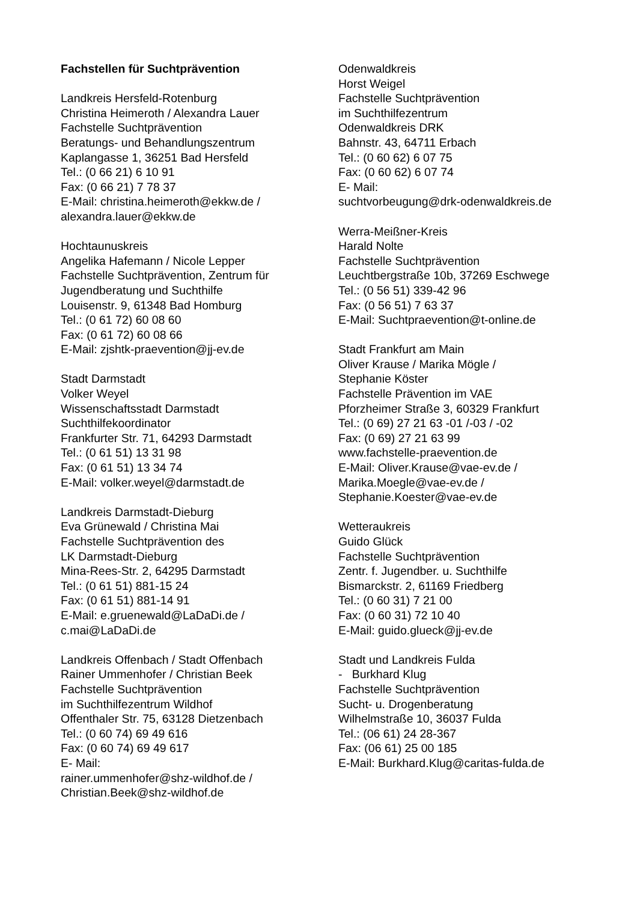Fachstellen für Suchtprävention
Landkreis Hersfeld-Rotenburg
Christina Heimeroth / Alexandra Lauer
Fachstelle Suchtprävention
Beratungs- und Behandlungszentrum
Kaplangasse 1, 36251 Bad Hersfeld
Tel.: (0 66 21) 6 10 91
Fax: (0 66 21) 7 78 37
E-Mail: christina.heimeroth@ekkw.de /
alexandra.lauer@ekkw.de
Hochtaunuskreis
Angelika Hafemann / Nicole Lepper
Fachstelle Suchtprävention, Zentrum für
Jugendberatung und Suchthilfe
Louisenstr. 9, 61348 Bad Homburg
Tel.: (0 61 72) 60 08 60
Fax: (0 61 72) 60 08 66
E-Mail: zjshtk-praevention@jj-ev.de
Stadt Darmstadt
Volker Weyel
Wissenschaftsstadt Darmstadt
Suchthilfekoordinator
Frankfurter Str. 71, 64293 Darmstadt
Tel.: (0 61 51) 13 31 98
Fax: (0 61 51) 13 34 74
E-Mail: volker.weyel@darmstadt.de
Landkreis Darmstadt-Dieburg
Eva Grünewald / Christina Mai
Fachstelle Suchtprävention des
LK Darmstadt-Dieburg
Mina-Rees-Str. 2, 64295 Darmstadt
Tel.: (0 61 51) 881-15 24
Fax: (0 61 51) 881-14 91
E-Mail: e.gruenewald@LaDaDi.de /
c.mai@LaDaDi.de
Landkreis Offenbach / Stadt Offenbach
Rainer Ummenhofer / Christian Beek
Fachstelle Suchtprävention
im Suchthilfezentrum Wildhof
Offenthaler Str. 75, 63128 Dietzenbach
Tel.: (0 60 74) 69 49 616
Fax: (0 60 74) 69 49 617
E- Mail:
rainer.ummenhofer@shz-wildhof.de /
Christian.Beek@shz-wildhof.de
Odenwaldkreis
Horst Weigel
Fachstelle Suchtprävention
im Suchthilfezentrum
Odenwaldkreis DRK
Bahnstr. 43, 64711 Erbach
Tel.: (0 60 62) 6 07 75
Fax: (0 60 62) 6 07 74
E- Mail:
suchtvorbeugung@drk-odenwaldkreis.de
Werra-Meißner-Kreis
Harald Nolte
Fachstelle Suchtprävention
Leuchtbergstraße 10b, 37269 Eschwege
Tel.: (0 56 51) 339-42 96
Fax: (0 56 51) 7 63 37
E-Mail: Suchtpraevention@t-online.de
Stadt Frankfurt am Main
Oliver Krause / Marika Mögle /
Stephanie Köster
Fachstelle Prävention im VAE
Pforzheimer Straße 3, 60329 Frankfurt
Tel.: (0 69) 27 21 63 -01 /-03 / -02
Fax: (0 69) 27 21 63 99
www.fachstelle-praevention.de
E-Mail: Oliver.Krause@vae-ev.de /
Marika.Moegle@vae-ev.de /
Stephanie.Koester@vae-ev.de
Wetteraukreis
Guido Glück
Fachstelle Suchtprävention
Zentr. f. Jugendber. u. Suchthilfe
Bismarckstr. 2, 61169 Friedberg
Tel.: (0 60 31) 7 21 00
Fax: (0 60 31) 72 10 40
E-Mail: guido.glueck@jj-ev.de
Stadt und Landkreis Fulda
- Burkhard Klug
Fachstelle Suchtprävention
Sucht- u. Drogenberatung
Wilhelmstraße 10, 36037 Fulda
Tel.: (06 61) 24 28-367
Fax: (06 61) 25 00 185
E-Mail: Burkhard.Klug@caritas-fulda.de